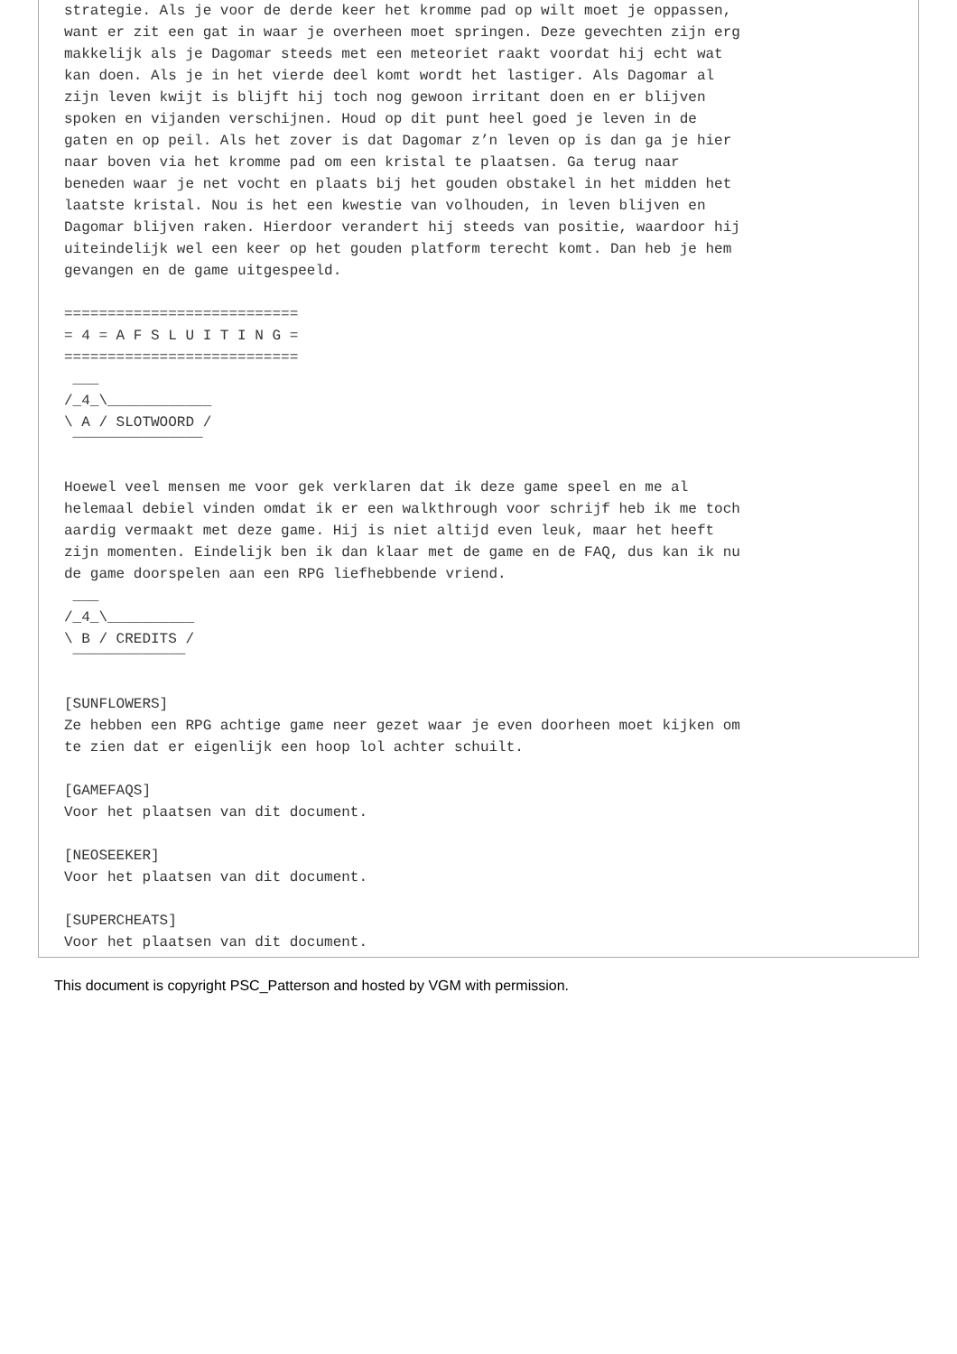strategie. Als je voor de derde keer het kromme pad op wilt moet je oppassen,
want er zit een gat in waar je overheen moet springen. Deze gevechten zijn erg
makkelijk als je Dagomar steeds met een meteoriet raakt voordat hij echt wat
kan doen. Als je in het vierde deel komt wordt het lastiger. Als Dagomar al
zijn leven kwijt is blijft hij toch nog gewoon irritant doen en er blijven
spoken en vijanden verschijnen. Houd op dit punt heel goed je leven in de
gaten en op peil. Als het zover is dat Dagomar z’n leven op is dan ga je hier
naar boven via het kromme pad om een kristal te plaatsen. Ga terug naar
beneden waar je net vocht en plaats bij het gouden obstakel in het midden het
laatste kristal. Nou is het een kwestie van volhouden, in leven blijven en
Dagomar blijven raken. Hierdoor verandert hij steeds van positie, waardoor hij
uiteindelijk wel een keer op het gouden platform terecht komt. Dan heb je hem
gevangen en de game uitgespeeld.

===========================
= 4 = A F S L U I T I N G =
===========================
 ___
/_4_\____________
\ A / SLOTWOORD /
 ‾‾‾‾‾‾‾‾‾‾‾‾‾‾‾

Hoewel veel mensen me voor gek verklaren dat ik deze game speel en me al
helemaal debiel vinden omdat ik er een walkthrough voor schrijf heb ik me toch
aardig vermaakt met deze game. Hij is niet altijd even leuk, maar het heeft
zijn momenten. Eindelijk ben ik dan klaar met de game en de FAQ, dus kan ik nu
de game doorspelen aan een RPG liefhebbende vriend.
 ___
/_4_\__________
\ B / CREDITS /
 ‾‾‾‾‾‾‾‾‾‾‾‾‾

[SUNFLOWERS]
Ze hebben een RPG achtige game neer gezet waar je even doorheen moet kijken om
te zien dat er eigenlijk een hoop lol achter schuilt.

[GAMEFAQS]
Voor het plaatsen van dit document.

[NEOSEEKER]
Voor het plaatsen van dit document.

[SUPERCHEATS]
Voor het plaatsen van dit document.
This document is copyright PSC_Patterson and hosted by VGM with permission.